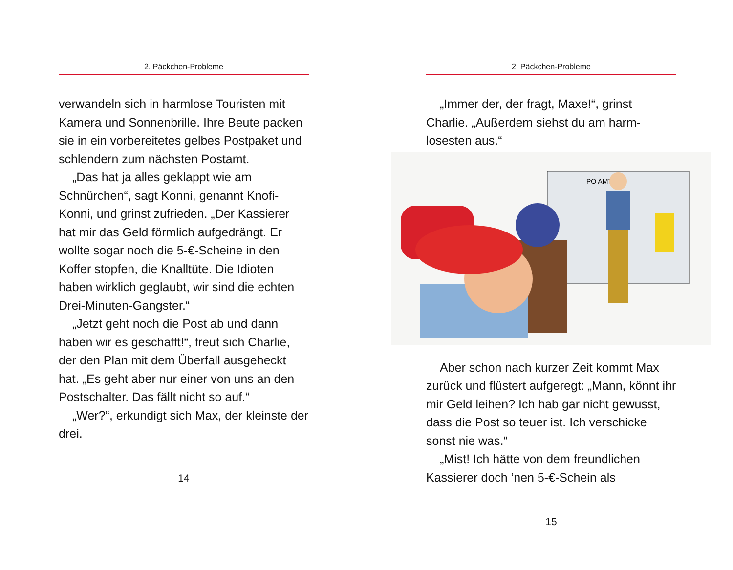2. Päckchen-Probleme
verwandeln sich in harmlose Touristen mit Kamera und Sonnenbrille. Ihre Beute packen sie in ein vorbereitetes gelbes Postpaket und schlendern zum nächsten Postamt.
„Das hat ja alles geklappt wie am Schnürchen“, sagt Konni, genannt Knofi-Konni, und grinst zufrieden. „Der Kassierer hat mir das Geld förmlich aufgedrängt. Er wollte sogar noch die 5-€-Scheine in den Koffer stopfen, die Knalltüte. Die Idioten haben wirklich geglaubt, wir sind die echten Drei-Minuten-Gangster.“
„Jetzt geht noch die Post ab und dann haben wir es geschafft!“, freut sich Charlie, der den Plan mit dem Überfall ausgeheckt hat. „Es geht aber nur einer von uns an den Postschalter. Das fällt nicht so auf.“
„Wer?“, erkundigt sich Max, der kleinste der drei.
14
2. Päckchen-Probleme
„Immer der, der fragt, Maxe!“, grinst Charlie. „Außerdem siehst du am harm-losesten aus.“
PO AMT
Aber schon nach kurzer Zeit kommt Max zurück und flüstert aufgeregt: „Mann, könnt ihr mir Geld leihen? Ich hab gar nicht gewusst, dass die Post so teuer ist. Ich verschicke sonst nie was.“
„Mist! Ich hätte von dem freundlichen Kassierer doch ’nen 5-€-Schein als
15